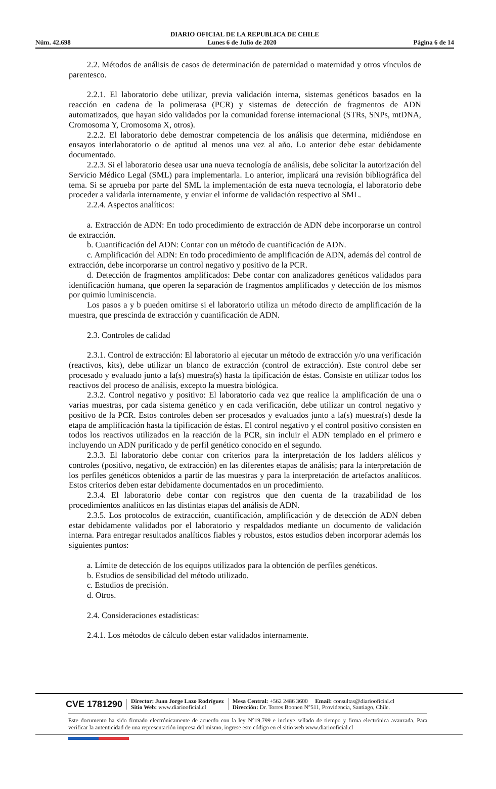DIARIO OFICIAL DE LA REPUBLICA DE CHILE
Núm. 42.698 Lunes 6 de Julio de 2020 Página 6 de 14
2.2. Métodos de análisis de casos de determinación de paternidad o maternidad y otros vínculos de parentesco.
2.2.1. El laboratorio debe utilizar, previa validación interna, sistemas genéticos basados en la reacción en cadena de la polimerasa (PCR) y sistemas de detección de fragmentos de ADN automatizados, que hayan sido validados por la comunidad forense internacional (STRs, SNPs, mtDNA, Cromosoma Y, Cromosoma X, otros).
2.2.2. El laboratorio debe demostrar competencia de los análisis que determina, midiéndose en ensayos interlaboratorio o de aptitud al menos una vez al año. Lo anterior debe estar debidamente documentado.
2.2.3. Si el laboratorio desea usar una nueva tecnología de análisis, debe solicitar la autorización del Servicio Médico Legal (SML) para implementarla. Lo anterior, implicará una revisión bibliográfica del tema. Si se aprueba por parte del SML la implementación de esta nueva tecnología, el laboratorio debe proceder a validarla internamente, y enviar el informe de validación respectivo al SML.
2.2.4. Aspectos analíticos:
a. Extracción de ADN: En todo procedimiento de extracción de ADN debe incorporarse un control de extracción.
b. Cuantificación del ADN: Contar con un método de cuantificación de ADN.
c. Amplificación del ADN: En todo procedimiento de amplificación de ADN, además del control de extracción, debe incorporarse un control negativo y positivo de la PCR.
d. Detección de fragmentos amplificados: Debe contar con analizadores genéticos validados para identificación humana, que operen la separación de fragmentos amplificados y detección de los mismos por quimio luminiscencia.
Los pasos a y b pueden omitirse si el laboratorio utiliza un método directo de amplificación de la muestra, que prescinda de extracción y cuantificación de ADN.
2.3. Controles de calidad
2.3.1. Control de extracción: El laboratorio al ejecutar un método de extracción y/o una verificación (reactivos, kits), debe utilizar un blanco de extracción (control de extracción). Este control debe ser procesado y evaluado junto a la(s) muestra(s) hasta la tipificación de éstas. Consiste en utilizar todos los reactivos del proceso de análisis, excepto la muestra biológica.
2.3.2. Control negativo y positivo: El laboratorio cada vez que realice la amplificación de una o varias muestras, por cada sistema genético y en cada verificación, debe utilizar un control negativo y positivo de la PCR. Estos controles deben ser procesados y evaluados junto a la(s) muestra(s) desde la etapa de amplificación hasta la tipificación de éstas. El control negativo y el control positivo consisten en todos los reactivos utilizados en la reacción de la PCR, sin incluir el ADN templado en el primero e incluyendo un ADN purificado y de perfil genético conocido en el segundo.
2.3.3. El laboratorio debe contar con criterios para la interpretación de los ladders alélicos y controles (positivo, negativo, de extracción) en las diferentes etapas de análisis; para la interpretación de los perfiles genéticos obtenidos a partir de las muestras y para la interpretación de artefactos analíticos. Estos criterios deben estar debidamente documentados en un procedimiento.
2.3.4. El laboratorio debe contar con registros que den cuenta de la trazabilidad de los procedimientos analíticos en las distintas etapas del análisis de ADN.
2.3.5. Los protocolos de extracción, cuantificación, amplificación y de detección de ADN deben estar debidamente validados por el laboratorio y respaldados mediante un documento de validación interna. Para entregar resultados analíticos fiables y robustos, estos estudios deben incorporar además los siguientes puntos:
a. Límite de detección de los equipos utilizados para la obtención de perfiles genéticos.
b. Estudios de sensibilidad del método utilizado.
c. Estudios de precisión.
d. Otros.
2.4. Consideraciones estadísticas:
2.4.1. Los métodos de cálculo deben estar validados internamente.
CVE 1781290
Director: Juan Jorge Lazo Rodríguez
Sitio Web: www.diariooficial.cl
Mesa Central: +562 2486 3600 Email: consultas@diariooficial.cl
Dirección: Dr. Torres Boonen N°511, Providencia, Santiago, Chile.
Este documento ha sido firmado electrónicamente de acuerdo con la ley N°19.799 e incluye sellado de tiempo y firma electrónica avanzada. Para verificar la autenticidad de una representación impresa del mismo, ingrese este código en el sitio web www.diariooficial.cl